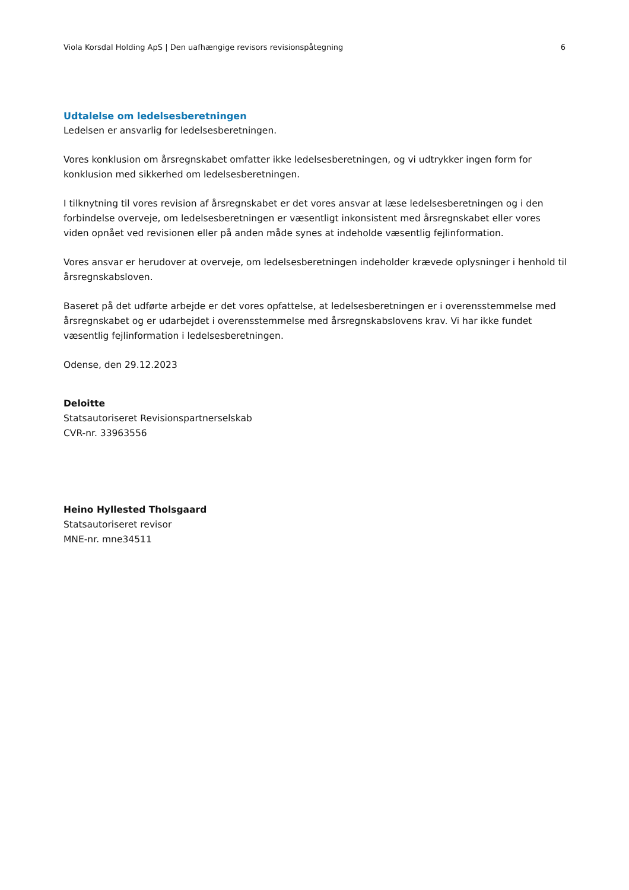Viola Korsdal Holding ApS | Den uafhængige revisors revisionspåtegning 6
Udtalelse om ledelsesberetningen
Ledelsen er ansvarlig for ledelsesberetningen.
Vores konklusion om årsregnskabet omfatter ikke ledelsesberetningen, og vi udtrykker ingen form for konklusion med sikkerhed om ledelsesberetningen.
I tilknytning til vores revision af årsregnskabet er det vores ansvar at læse ledelsesberetningen og i den forbindelse overveje, om ledelsesberetningen er væsentligt inkonsistent med årsregnskabet eller vores viden opnået ved revisionen eller på anden måde synes at indeholde væsentlig fejlinformation.
Vores ansvar er herudover at overveje, om ledelsesberetningen indeholder krævede oplysninger i henhold til årsregnskabsloven.
Baseret på det udførte arbejde er det vores opfattelse, at ledelsesberetningen er i overensstemmelse med årsregnskabet og er udarbejdet i overensstemmelse med årsregnskabslovens krav. Vi har ikke fundet væsentlig fejlinformation i ledelsesberetningen.
Odense, den 29.12.2023
Deloitte
Statsautoriseret Revisionspartnerselskab
CVR-nr. 33963556
Heino Hyllested Tholsgaard
Statsautoriseret revisor
MNE-nr. mne34511